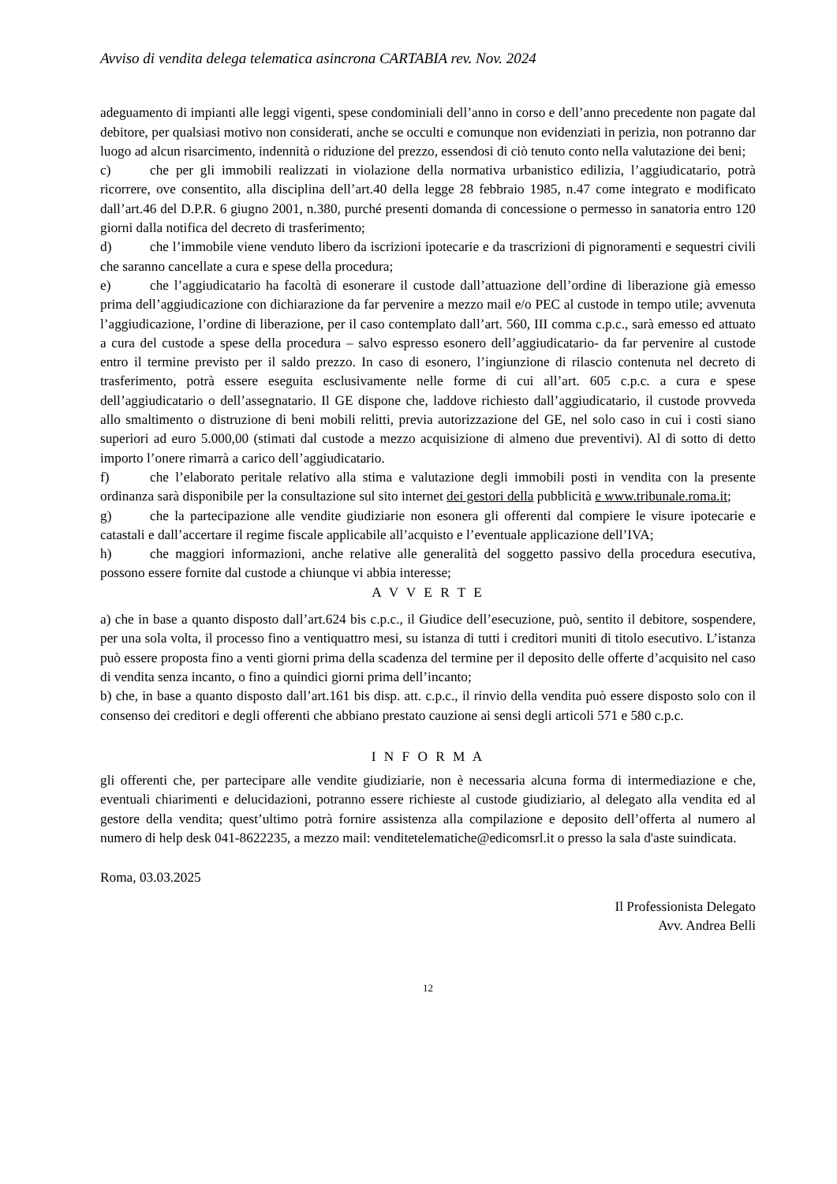Avviso di vendita delega telematica asincrona CARTABIA rev. Nov. 2024
adeguamento di impianti alle leggi vigenti, spese condominiali dell’anno in corso e dell’anno precedente non pagate dal debitore, per qualsiasi motivo non considerati, anche se occulti e comunque non evidenziati in perizia, non potranno dar luogo ad alcun risarcimento, indennità o riduzione del prezzo, essendosi di ciò tenuto conto nella valutazione dei beni;
c) che per gli immobili realizzati in violazione della normativa urbanistico edilizia, l’aggiudicatario, potrà ricorrere, ove consentito, alla disciplina dell’art.40 della legge 28 febbraio 1985, n.47 come integrato e modificato dall’art.46 del D.P.R. 6 giugno 2001, n.380, purché presenti domanda di concessione o permesso in sanatoria entro 120 giorni dalla notifica del decreto di trasferimento;
d) che l’immobile viene venduto libero da iscrizioni ipotecarie e da trascrizioni di pignoramenti e sequestri civili che saranno cancellate a cura e spese della procedura;
e) che l’aggiudicatario ha facoltà di esonerare il custode dall’attuazione dell’ordine di liberazione già emesso prima dell’aggiudicazione con dichiarazione da far pervenire a mezzo mail e/o PEC al custode in tempo utile; avvenuta l’aggiudicazione, l’ordine di liberazione, per il caso contemplato dall’art. 560, III comma c.p.c., sarà emesso ed attuato a cura del custode a spese della procedura – salvo espresso esonero dell’aggiudicatario- da far pervenire al custode entro il termine previsto per il saldo prezzo. In caso di esonero, l’ingiunzione di rilascio contenuta nel decreto di trasferimento, potrà essere eseguita esclusivamente nelle forme di cui all’art. 605 c.p.c. a cura e spese dell’aggiudicatario o dell’assegnatario. Il GE dispone che, laddove richiesto dall’aggiudicatario, il custode provveda allo smaltimento o distruzione di beni mobili relitti, previa autorizzazione del GE, nel solo caso in cui i costi siano superiori ad euro 5.000,00 (stimati dal custode a mezzo acquisizione di almeno due preventivi). Al di sotto di detto importo l’onere rimarrà a carico dell’aggiudicatario.
f) che l’elaborato peritale relativo alla stima e valutazione degli immobili posti in vendita con la presente ordinanza sarà disponibile per la consultazione sul sito internet dei gestori della pubblicità e www.tribunale.roma.it;
g) che la partecipazione alle vendite giudiziarie non esonera gli offerenti dal compiere le visure ipotecarie e catastali e dall’accertare il regime fiscale applicabile all’acquisto e l’eventuale applicazione dell’IVA;
h) che maggiori informazioni, anche relative alle generalità del soggetto passivo della procedura esecutiva, possono essere fornite dal custode a chiunque vi abbia interesse;
A V V E R T E
a) che in base a quanto disposto dall’art.624 bis c.p.c., il Giudice dell’esecuzione, può, sentito il debitore, sospendere, per una sola volta, il processo fino a ventiquattro mesi, su istanza di tutti i creditori muniti di titolo esecutivo. L’istanza può essere proposta fino a venti giorni prima della scadenza del termine per il deposito delle offerte d’acquisito nel caso di vendita senza incanto, o fino a quindici giorni prima dell’incanto;
b) che, in base a quanto disposto dall’art.161 bis disp. att. c.p.c., il rinvio della vendita può essere disposto solo con il consenso dei creditori e degli offerenti che abbiano prestato cauzione ai sensi degli articoli 571 e 580 c.p.c.
I N F O R M A
gli offerenti che, per partecipare alle vendite giudiziarie, non è necessaria alcuna forma di intermediazione e che, eventuali chiarimenti e delucidazioni, potranno essere richieste al custode giudiziario, al delegato alla vendita ed al gestore della vendita; quest’ultimo potrà fornire assistenza alla compilazione e deposito dell’offerta al numero al numero di help desk 041-8622235, a mezzo mail: venditetelematiche@edicomsrl.it o presso la sala d'aste suindicata.
Roma, 03.03.2025
Il Professionista Delegato
Avv. Andrea Belli
12